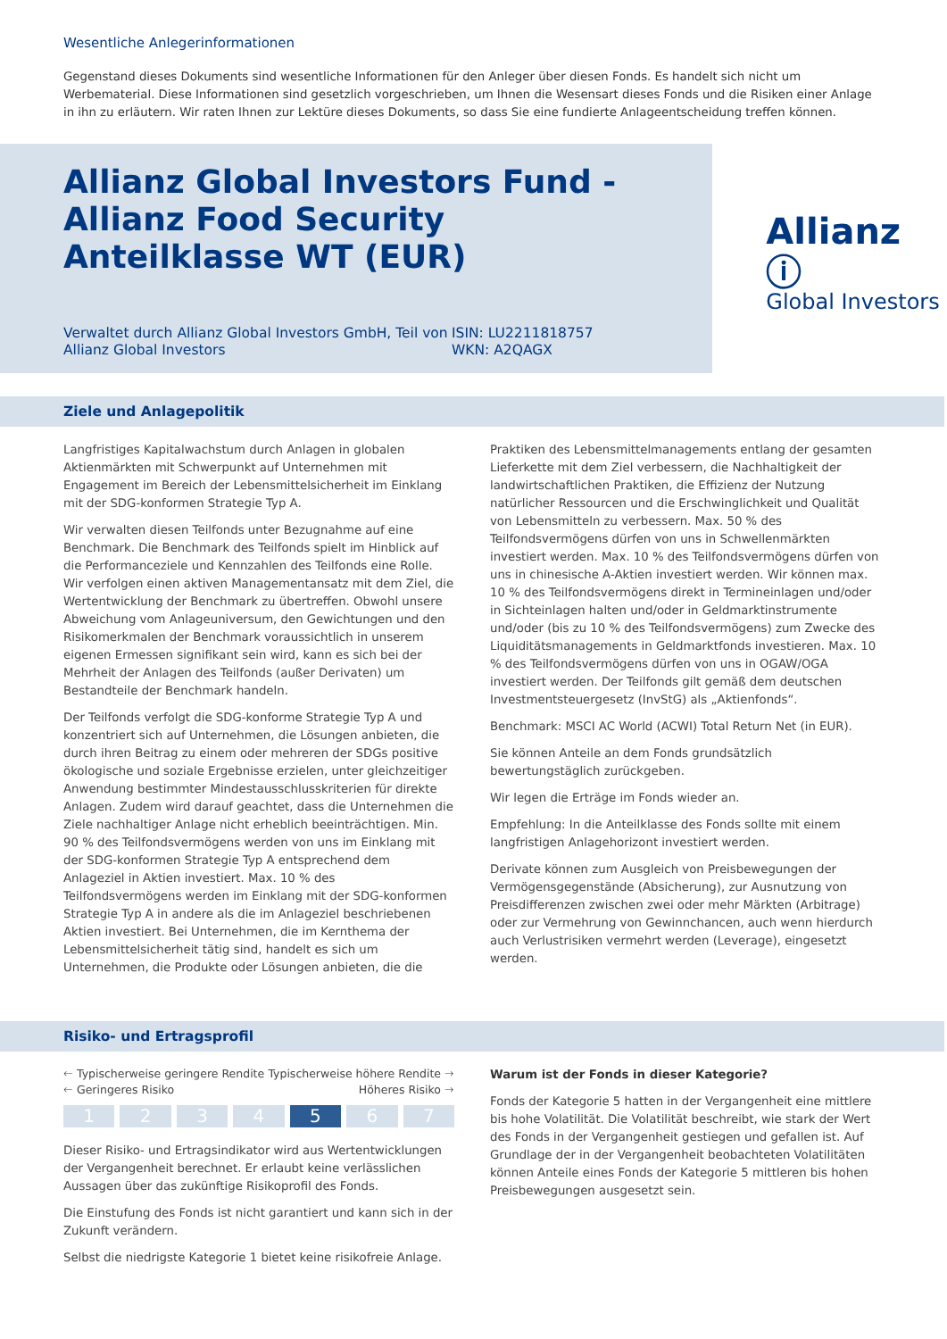Wesentliche Anlegerinformationen
Gegenstand dieses Dokuments sind wesentliche Informationen für den Anleger über diesen Fonds. Es handelt sich nicht um Werbematerial. Diese Informationen sind gesetzlich vorgeschrieben, um Ihnen die Wesensart dieses Fonds und die Risiken einer Anlage in ihn zu erläutern. Wir raten Ihnen zur Lektüre dieses Dokuments, so dass Sie eine fundierte Anlageentscheidung treffen können.
Allianz Global Investors Fund - Allianz Food Security Anteilklasse WT (EUR)
Verwaltet durch Allianz Global Investors GmbH, Teil von Allianz Global Investors
ISIN: LU2211818757
WKN: A2QAGX
Allianz ⓘ
Global Investors
Ziele und Anlagepolitik
Langfristiges Kapitalwachstum durch Anlagen in globalen Aktienmärkten mit Schwerpunkt auf Unternehmen mit Engagement im Bereich der Lebensmittelsicherheit im Einklang mit der SDG-konformen Strategie Typ A.
Wir verwalten diesen Teilfonds unter Bezugnahme auf eine Benchmark. Die Benchmark des Teilfonds spielt im Hinblick auf die Performanceziele und Kennzahlen des Teilfonds eine Rolle. Wir verfolgen einen aktiven Managementansatz mit dem Ziel, die Wertentwicklung der Benchmark zu übertreffen. Obwohl unsere Abweichung vom Anlageuniversum, den Gewichtungen und den Risikomerkmalen der Benchmark voraussichtlich in unserem eigenen Ermessen signifikant sein wird, kann es sich bei der Mehrheit der Anlagen des Teilfonds (außer Derivaten) um Bestandteile der Benchmark handeln.
Der Teilfonds verfolgt die SDG-konforme Strategie Typ A und konzentriert sich auf Unternehmen, die Lösungen anbieten, die durch ihren Beitrag zu einem oder mehreren der SDGs positive ökologische und soziale Ergebnisse erzielen, unter gleichzeitiger Anwendung bestimmter Mindestausschlusskriterien für direkte Anlagen. Zudem wird darauf geachtet, dass die Unternehmen die Ziele nachhaltiger Anlage nicht erheblich beeinträchtigen. Min. 90 % des Teilfondsvermögens werden von uns im Einklang mit der SDG-konformen Strategie Typ A entsprechend dem Anlageziel in Aktien investiert. Max. 10 % des Teilfondsvermögens werden im Einklang mit der SDG-konformen Strategie Typ A in andere als die im Anlageziel beschriebenen Aktien investiert. Bei Unternehmen, die im Kernthema der Lebensmittelsicherheit tätig sind, handelt es sich um Unternehmen, die Produkte oder Lösungen anbieten, die die
Praktiken des Lebensmittelmanagements entlang der gesamten Lieferkette mit dem Ziel verbessern, die Nachhaltigkeit der landwirtschaftlichen Praktiken, die Effizienz der Nutzung natürlicher Ressourcen und die Erschwinglichkeit und Qualität von Lebensmitteln zu verbessern. Max. 50 % des Teilfondsvermögens dürfen von uns in Schwellenmärkten investiert werden. Max. 10 % des Teilfondsvermögens dürfen von uns in chinesische A-Aktien investiert werden. Wir können max. 10 % des Teilfondsvermögens direkt in Termineinlagen und/oder in Sichteinlagen halten und/oder in Geldmarktinstrumente und/oder (bis zu 10 % des Teilfondsvermögens) zum Zwecke des Liquiditätsmanagements in Geldmarktfonds investieren. Max. 10 % des Teilfondsvermögens dürfen von uns in OGAW/OGA investiert werden. Der Teilfonds gilt gemäß dem deutschen Investmentsteuergesetz (InvStG) als „Aktienfonds“.
Benchmark: MSCI AC World (ACWI) Total Return Net (in EUR).
Sie können Anteile an dem Fonds grundsätzlich bewertungstäglich zurückgeben.
Wir legen die Erträge im Fonds wieder an.
Empfehlung: In die Anteilklasse des Fonds sollte mit einem langfristigen Anlagehorizont investiert werden.
Derivate können zum Ausgleich von Preisbewegungen der Vermögensgegenstände (Absicherung), zur Ausnutzung von Preisdifferenzen zwischen zwei oder mehr Märkten (Arbitrage) oder zur Vermehrung von Gewinnchancen, auch wenn hierdurch auch Verlustrisiken vermehrt werden (Leverage), eingesetzt werden.
Risiko- und Ertragsprofil
🡐 Typischerweise geringere Rendite Typischerweise höhere Rendite 🡒
🡐 Geringeres Risiko Höheres Risiko 🡒
1 2 3 4 5 6 7
Dieser Risiko- und Ertragsindikator wird aus Wertentwicklungen der Vergangenheit berechnet. Er erlaubt keine verlässlichen Aussagen über das zukünftige Risikoprofil des Fonds.
Die Einstufung des Fonds ist nicht garantiert und kann sich in der Zukunft verändern.
Selbst die niedrigste Kategorie 1 bietet keine risikofreie Anlage.
Warum ist der Fonds in dieser Kategorie?
Fonds der Kategorie 5 hatten in der Vergangenheit eine mittlere bis hohe Volatilität. Die Volatilität beschreibt, wie stark der Wert des Fonds in der Vergangenheit gestiegen und gefallen ist. Auf Grundlage der in der Vergangenheit beobachteten Volatilitäten können Anteile eines Fonds der Kategorie 5 mittleren bis hohen Preisbewegungen ausgesetzt sein.